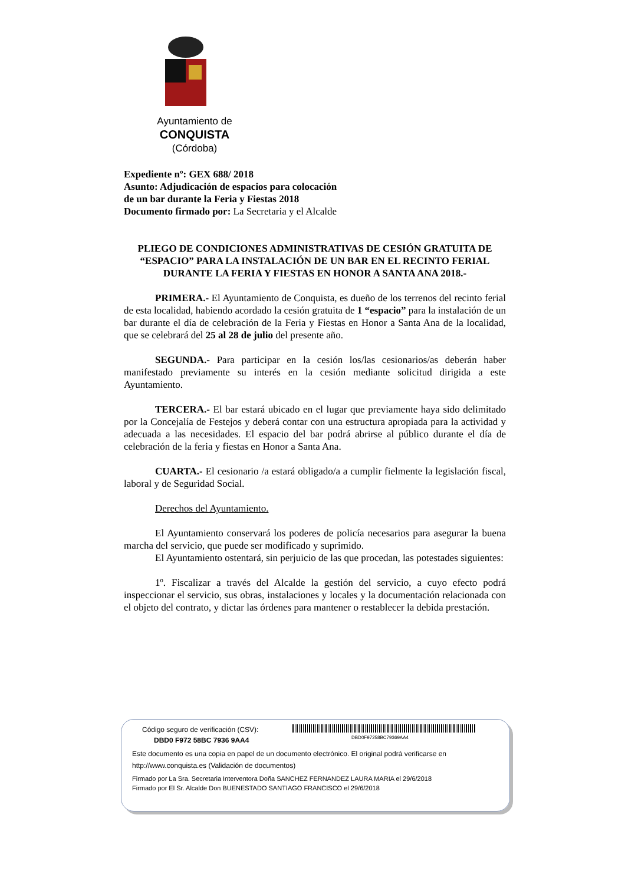Ayuntamiento de
CONQUISTA
(Córdoba)
Expediente nº: GEX 688/ 2018
Asunto: Adjudicación de espacios para colocación
de un bar durante la Feria y Fiestas 2018
Documento firmado por: La Secretaria y el Alcalde
PLIEGO DE CONDICIONES ADMINISTRATIVAS DE CESIÓN GRATUITA DE “ESPACIO” PARA LA INSTALACIÓN DE UN BAR EN EL RECINTO FERIAL DURANTE LA FERIA Y FIESTAS EN HONOR A SANTA ANA 2018.-
PRIMERA.- El Ayuntamiento de Conquista, es dueño de los terrenos del recinto ferial de esta localidad, habiendo acordado la cesión gratuita de 1 “espacio” para la instalación de un bar durante el día de celebración de la Feria y Fiestas en Honor a Santa Ana de la localidad, que se celebrará del 25 al 28 de julio del presente año.
SEGUNDA.- Para participar en la cesión los/las cesionarios/as deberán haber manifestado previamente su interés en la cesión mediante solicitud dirigida a este Ayuntamiento.
TERCERA.- El bar estará ubicado en el lugar que previamente haya sido delimitado por la Concejalía de Festejos y deberá contar con una estructura apropiada para la actividad y adecuada a las necesidades. El espacio del bar podrá abrirse al público durante el día de celebración de la feria y fiestas en Honor a Santa Ana.
CUARTA.- El cesionario /a estará obligado/a a cumplir fielmente la legislación fiscal, laboral y de Seguridad Social.
Derechos del Ayuntamiento.
El Ayuntamiento conservará los poderes de policía necesarios para asegurar la buena marcha del servicio, que puede ser modificado y suprimido.
El Ayuntamiento ostentará, sin perjuicio de las que procedan, las potestades siguientes:
1º. Fiscalizar a través del Alcalde la gestión del servicio, a cuyo efecto podrá inspeccionar el servicio, sus obras, instalaciones y locales y la documentación relacionada con el objeto del contrato, y dictar las órdenes para mantener o restablecer la debida prestación.
Código seguro de verificación (CSV):
DBD0F97258BC79369AA4
DBD0 F972 58BC 7936 9AA4
Este documento es una copia en papel de un documento electrónico. El original podrá verificarse en
http://www.conquista.es (Validación de documentos)
Firmado por La Sra. Secretaria Interventora Doña SANCHEZ FERNANDEZ LAURA MARIA el 29/6/2018
Firmado por El Sr. Alcalde Don BUENESTADO SANTIAGO FRANCISCO el 29/6/2018